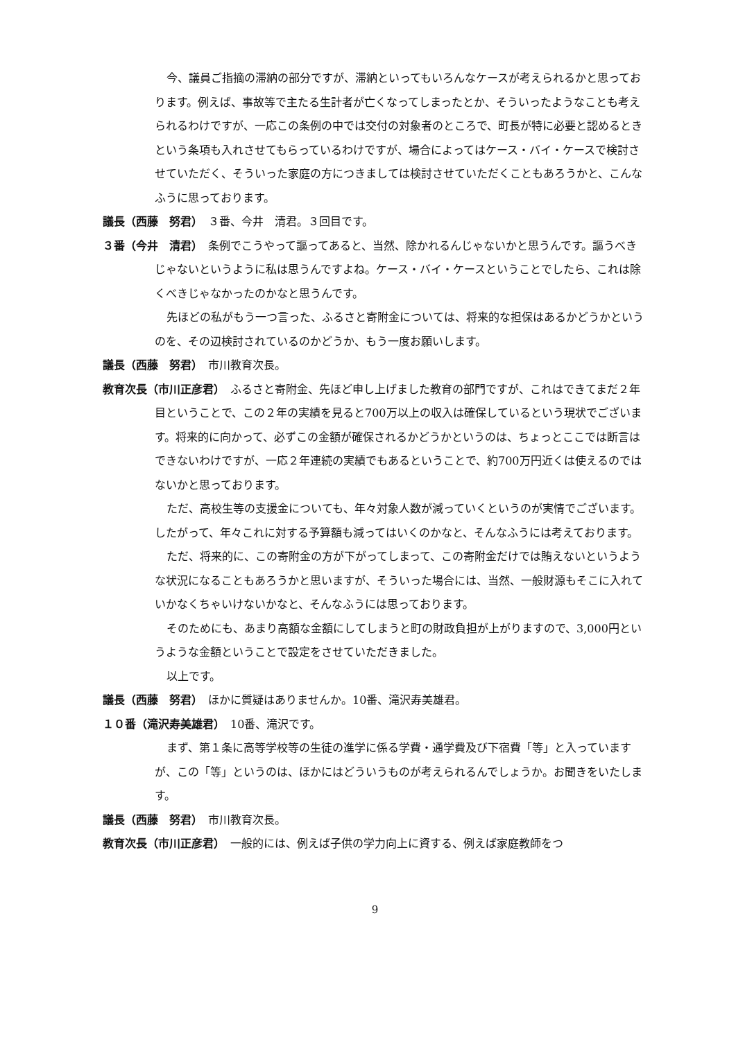今、議員ご指摘の滞納の部分ですが、滞納といってもいろんなケースが考えられるかと思っております。例えば、事故等で主たる生計者が亡くなってしまったとか、そういったようなことも考えられるわけですが、一応この条例の中では交付の対象者のところで、町長が特に必要と認めるときという条項も入れさせてもらっているわけですが、場合によってはケース・バイ・ケースで検討させていただく、そういった家庭の方につきましては検討させていただくこともあろうかと、こんなふうに思っております。
議長（西藤　努君）　３番、今井　清君。３回目です。
３番（今井　清君）　条例でこうやって謳ってあると、当然、除かれるんじゃないかと思うんです。謳うべきじゃないというように私は思うんですよね。ケース・バイ・ケースということでしたら、これは除くべきじゃなかったのかなと思うんです。
先ほどの私がもう一つ言った、ふるさと寄附金については、将来的な担保はあるかどうかというのを、その辺検討されているのかどうか、もう一度お願いします。
議長（西藤　努君）　市川教育次長。
教育次長（市川正彦君）　ふるさと寄附金、先ほど申し上げました教育の部門ですが、これはできてまだ２年目ということで、この２年の実績を見ると700万以上の収入は確保しているという現状でございます。将来的に向かって、必ずこの金額が確保されるかどうかというのは、ちょっとここでは断言はできないわけですが、一応２年連続の実績でもあるということで、約700万円近くは使えるのではないかと思っております。
ただ、高校生等の支援金についても、年々対象人数が減っていくというのが実情でございます。したがって、年々これに対する予算額も減ってはいくのかなと、そんなふうには考えております。
ただ、将来的に、この寄附金の方が下がってしまって、この寄附金だけでは賄えないというような状況になることもあろうかと思いますが、そういった場合には、当然、一般財源もそこに入れていかなくちゃいけないかなと、そんなふうには思っております。
そのためにも、あまり高額な金額にしてしまうと町の財政負担が上がりますので、3,000円というような金額ということで設定をさせていただきました。
以上です。
議長（西藤　努君）　ほかに質疑はありませんか。10番、滝沢寿美雄君。
１０番（滝沢寿美雄君）　10番、滝沢です。
まず、第１条に高等学校等の生徒の進学に係る学費・通学費及び下宿費「等」と入っていますが、この「等」というのは、ほかにはどういうものが考えられるんでしょうか。お聞きをいたします。
議長（西藤　努君）　市川教育次長。
教育次長（市川正彦君）　一般的には、例えば子供の学力向上に資する、例えば家庭教師をつ
9